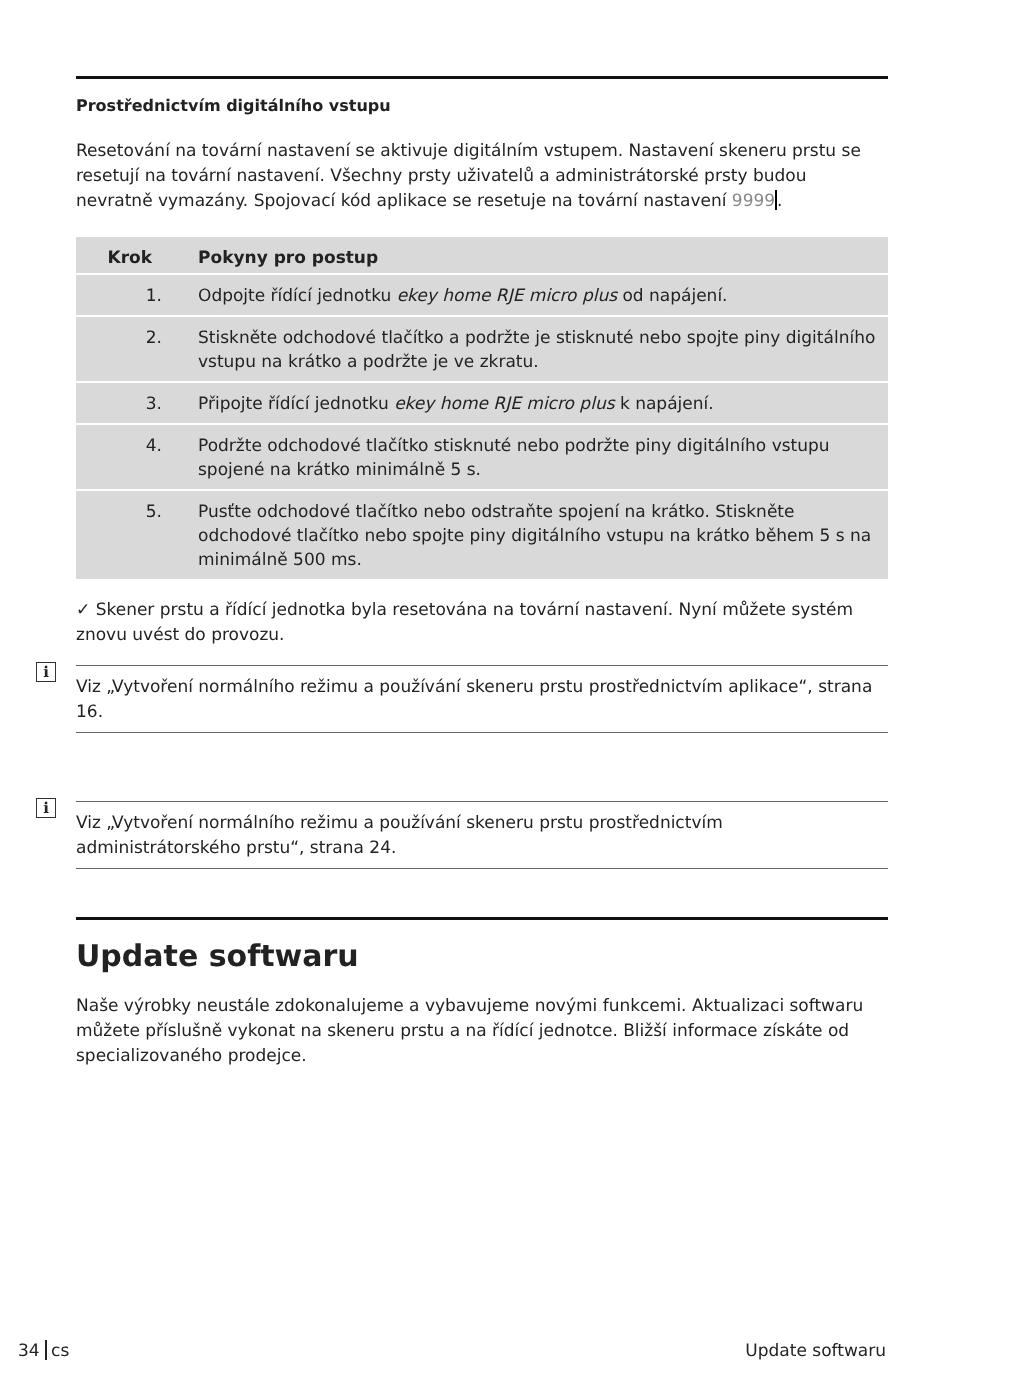Prostřednictvím digitálního vstupu
Resetování na tovární nastavení se aktivuje digitálním vstupem. Nastavení skeneru prstu se resetují na tovární nastavení. Všechny prsty uživatelů a administrátorské prsty budou nevratně vymazány. Spojovací kód aplikace se resetuje na tovární nastavení 9999.
| Krok | Pokyny pro postup |
| --- | --- |
| 1. | Odpojte řídící jednotku ekey home RJE micro plus od napájení. |
| 2. | Stiskněte odchodové tlačítko a podržte je stisknuté nebo spojte piny digitálního vstupu na krátko a podržte je ve zkratu. |
| 3. | Připojte řídící jednotku ekey home RJE micro plus k napájení. |
| 4. | Podržte odchodové tlačítko stisknuté nebo podržte piny digitálního vstupu spojené na krátko minimálně 5 s. |
| 5. | Pusťte odchodové tlačítko nebo odstraňte spojení na krátko. Stiskněte odchodové tlačítko nebo spojte piny digitálního vstupu na krátko během 5 s na minimálně 500 ms. |
✓ Skener prstu a řídící jednotka byla resetována na tovární nastavení. Nyní můžete systém znovu uvést do provozu.
i
Viz „Vytvoření normálního režimu a používání skeneru prstu prostřednictvím aplikace“, strana 16.
i
Viz „Vytvoření normálního režimu a používání skeneru prstu prostřednictvím administrátorského prstu“, strana 24.
Update softwaru
Naše výrobky neustále zdokonalujeme a vybavujeme novými funkcemi. Aktualizaci softwaru můžete příslušně vykonat na skeneru prstu a na řídící jednotce. Bližší informace získáte od specializovaného prodejce.
34 cs Update softwaru